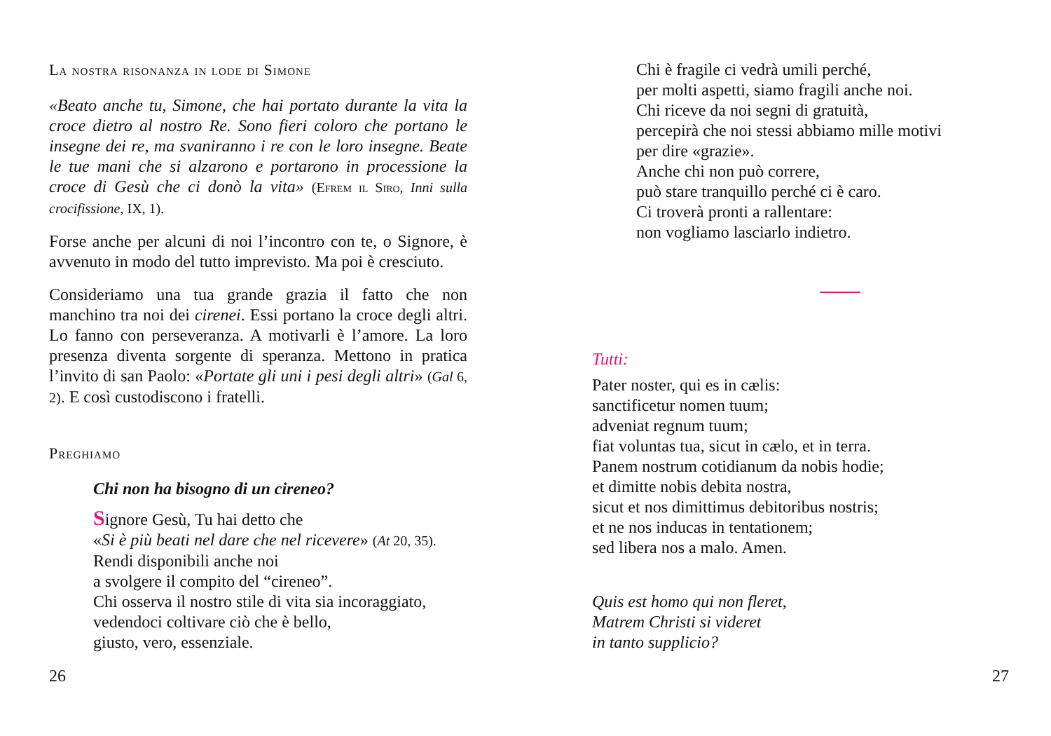La nostra risonanza in lode di Simone
«Beato anche tu, Simone, che hai portato durante la vita la croce dietro al nostro Re. Sono fieri coloro che portano le insegne dei re, ma svaniranno i re con le loro insegne. Beate le tue mani che si alzarono e portarono in processione la croce di Gesù che ci donò la vita» (Efrem il Siro, Inni sulla crocifissione, IX, 1).
Forse anche per alcuni di noi l’incontro con te, o Signore, è avvenuto in modo del tutto imprevisto. Ma poi è cresciuto.
Consideriamo una tua grande grazia il fatto che non manchino tra noi dei cirenei. Essi portano la croce degli altri. Lo fanno con perseveranza. A motivarli è l’amore. La loro presenza diventa sorgente di speranza. Mettono in pratica l’invito di san Paolo: «Portate gli uni i pesi degli altri» (Gal 6, 2). E così custodiscono i fratelli.
Preghiamo
Chi non ha bisogno di un cireneo?
Signore Gesù, Tu hai detto che
«Si è più beati nel dare che nel ricevere» (At 20, 35).
Rendi disponibili anche noi
a svolgere il compito del “cireneo”.
Chi osserva il nostro stile di vita sia incoraggiato,
vedendoci coltivare ciò che è bello,
giusto, vero, essenziale.
26
Chi è fragile ci vedrà umili perché,
per molti aspetti, siamo fragili anche noi.
Chi riceve da noi segni di gratuità,
percepirà che noi stessi abbiamo mille motivi
per dire «grazie».
Anche chi non può correre,
può stare tranquillo perché ci è caro.
Ci troverà pronti a rallentare:
non vogliamo lasciarlo indietro.
Tutti:
Pater noster, qui es in cælis:
sanctificetur nomen tuum;
adveniat regnum tuum;
fiat voluntas tua, sicut in cælo, et in terra.
Panem nostrum cotidianum da nobis hodie;
et dimitte nobis debita nostra,
sicut et nos dimittimus debitoribus nostris;
et ne nos inducas in tentationem;
sed libera nos a malo. Amen.
Quis est homo qui non fleret,
Matrem Christi si videret
in tanto supplicio?
27